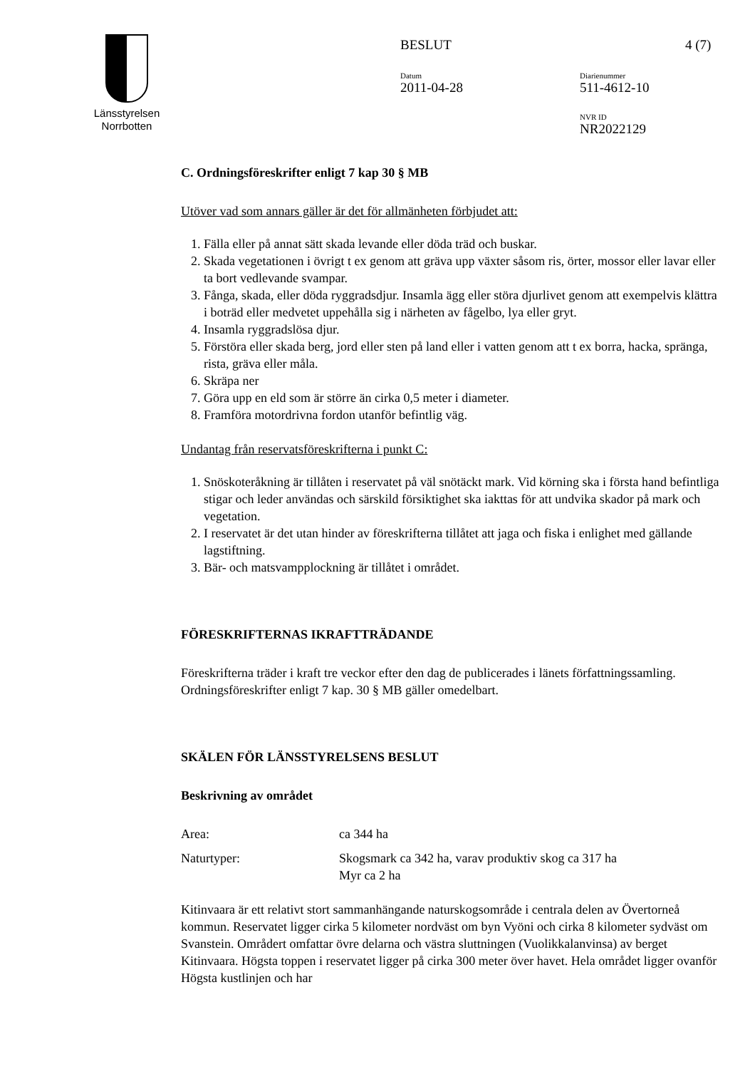Länsstyrelsen
Norrbotten
BESLUT 4 (7)
Datum
2011-04-28
Diarienummer
511-4612-10
NVR ID
NR2022129
C. Ordningsföreskrifter enligt 7 kap 30 § MB
Utöver vad som annars gäller är det för allmänheten förbjudet att:
1. Fälla eller på annat sätt skada levande eller döda träd och buskar.
2. Skada vegetationen i övrigt t ex genom att gräva upp växter såsom ris, örter, mossor eller lavar eller ta bort vedlevande svampar.
3. Fånga, skada, eller döda ryggradsdjur. Insamla ägg eller störa djurlivet genom att exempelvis klättra i boträd eller medvetet uppehålla sig i närheten av fågelbo, lya eller gryt.
4. Insamla ryggradslösa djur.
5. Förstöra eller skada berg, jord eller sten på land eller i vatten genom att t ex borra, hacka, spränga, rista, gräva eller måla.
6. Skräpa ner
7. Göra upp en eld som är större än cirka 0,5 meter i diameter.
8. Framföra motordrivna fordon utanför befintlig väg.
Undantag från reservatsföreskrifterna i punkt C:
1. Snöskoteråkning är tillåten i reservatet på väl snötäckt mark. Vid körning ska i första hand befintliga stigar och leder användas och särskild försiktighet ska iakttas för att undvika skador på mark och vegetation.
2. I reservatet är det utan hinder av föreskrifterna tillåtet att jaga och fiska i enlighet med gällande lagstiftning.
3. Bär- och matsvampplockning är tillåtet i området.
FÖRESKRIFTERNAS IKRAFTTRÄDANDE
Föreskrifterna träder i kraft tre veckor efter den dag de publicerades i länets författningssamling. Ordningsföreskrifter enligt 7 kap. 30 § MB gäller omedelbart.
SKÄLEN FÖR LÄNSSTYRELSENS BESLUT
Beskrivning av området
Area: ca 344 ha
Naturtyper: Skogsmark ca 342 ha, varav produktiv skog ca 317 ha
Myr ca 2 ha
Kitinvaara är ett relativt stort sammanhängande naturskogsområde i centrala delen av Övertorneå kommun. Reservatet ligger cirka 5 kilometer nordväst om byn Vyöni och cirka 8 kilometer sydväst om Svanstein. Områdert omfattar övre delarna och västra sluttningen (Vuolikkalanvinsa) av berget Kitinvaara. Högsta toppen i reservatet ligger på cirka 300 meter över havet. Hela området ligger ovanför Högsta kustlinjen och har